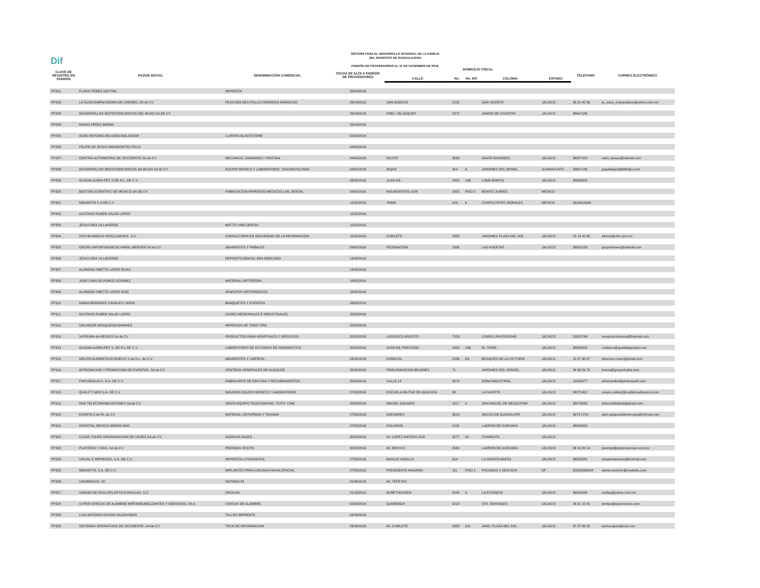Dif
SISTEMA PARA EL DESARROLLO INTEGRAL DE LA FAMILIA
DEL MUNICIPIO DE GUADALAJARA
PADRÓN DE PROVEEDORES AL 31 DE DICIEMBRE DE 2018.
| CLAVE DE REGISTRO EN PADRÓN | RAZON SOCIAL | DENOMINACIÓN COMERCIAL | FECHA DE ALTA A PADRÓN DE PROVEEDORES | DOMICILIO FISCAL | | | | | TELEFONO | CORREO ELECTRÓNICO |
| --- | --- | --- | --- | --- | --- | --- | --- | --- | --- | --- |
| | | | | CALLE | No. | No. INT. | COLONIA | ESTADO | | |
| PP291 | FLAVIO PEREZ GAYTAN | IMPRENTA | 28/04/2016 | | | | | | | |
| PP292 | LA SUIZA EMPACADORA DE CARNES, SA de CV | PESCADO RES POLLO CREMERIA MARISCOS | 29/04/2016 | SAN IGNACIO | 2119 | | SAN VICENTE | JALISCO | 36 51 40 56 | la_suiza_empacadora@yahoo.com.mx |
| PP293 | DESARROLLOS BIOTECNOLOGICOS DEL BAJIO SA DE CV | | 29/04/2016 | FIDEL VELAZQUEZ | 2372 | | JARDIN DE COUNTRY | JALISCO | 36647186 | |
| PP294 | MARIO PEREZ BARBA | | 29/04/2016 | | | | | | | |
| PP295 | ALDO ANTONIO DELGADO BALCAZAR | LLANTAS BLACKSTONE | 02/05/2016 | | | | | | | |
| PP296 | FELIPE DE JESUS MIRAMONTES FELIX | | 04/05/2016 | | | | | | | |
| PP297 | CENTRO AUTOMOTRIZ DE OCCIDENTE SA de CV | MECANICO, LAMINADO Y PINTURA | 04/05/2016 | ISLOTE | 3029 | | SANTA IDUWIGES | JALISCO | 36327428 | oahs_fama1@hotmail.com |
| PP298 | DESARROLLOS BIOTECNOLOGICOS del BAJIO SA de CV | EQUIPO MEDICO Y LABORATORIO, TRAUMATOLOGIA | 04/05/2016 | DIQUE | 404 | A | JARDINES DEL MORAL | GUANAJUATO | 33647186 | guadalajara@dbbajio.com |
| PP299 | GUADALAJARA PET S DE R.L. DE C.V | | 09/05/2016 | JUAN GIL | 2450 | 15B | LOMA BONITA | JALISCO | 38363500 | |
| PP300 | BOSTON SCIENTIFIC DE MEXICO SA DE CV | FABRICACION APARATOS MEDICOS LAB, DENTAL | 09/05/2016 | INSURGENTES SUR | 1602 | PISO 2 | BENITO JUAREZ | MEXICO | | |
| PP301 | MEDARTIS S.A DE C.V | | 11/05/2016 | TAIME | 229 | 6 | CHAPULTEPEC MORALES | MEXICO | 3314013936 | |
| PP302 | GUSTAVO RUBEN SALAS LOPEZ | | 11/05/2016 | | | | | | | |
| PP303 | JESUS REA VILLAVERDE | MATTO UNID DENTAL | 11/05/2016 | | | | | | | |
| PP304 | XITH BUSINESS INTELLIGENCE, S.C. | CONSULTORIA EN SEGURIDAD DE LA INFORMACION | 11/05/2016 | CUBILETE | 2953 | | JARDINES PLAZA DEL SOL | JALISCO | 18 14 20 62 | eflores@xith.com.mx |
| PP305 | GRUPO IMPORTADOR DE PAÑAL MERVER SA de CV | ABARROTES Y PAÑALES | 09/05/2016 | FEDERACION | 1806 | | LAS HUERTAS | JALISCO | 36652189 | grupomerver@hotmail.com |
| PP306 | JESUS REA VILLAVERDE | DEPOSITO DENTAL REA MERCADO | 13/05/2016 | | | | | | | |
| PP307 | ALONDRA YBETTE LOPEZ RIVAS | | 13/05/2016 | | | | | | | |
| PP308 | JOSE CARLOS PONCE GODINEZ | MATERIAL ORTOPEDIA | 18/05/2016 | | | | | | | |
| PP309 | ALONDRA YBETTE LOPEZ RUIZ | APARATOS ORTOPEDICOS | 18/05/2016 | | | | | | | |
| PP310 | MARIA BERENICE CANALES LIMON | BANQUETES Y EVENTOS | 09/05/2016 | | | | | | | |
| PP311 | GUSTAVO RUBEN SALAS LOPEZ | GASES MEDICINALES E INDUSTRIALES | 20/05/2016 | | | | | | | |
| PP312 | SALVADOR MOSQUEDA RAMIREZ | IMPRESOS DE TODO TIPO | 20/05/2016 | | | | | | | |
| PP313 | SATRUMA de MEXICO SA de CV | PRODUCTOS PARA HOSPITALES Y SERVICIOS | 20/05/2016 | LUDOVICO ARIOSTO | 7029 | | LOMAS UNIVERSIDAD | JALISCO | 31652766 | recepcionstrauma@hotmail.com |
| PP314 | GUADALAJARA PET S. DE R.L DE C.V | LABORATORIO DE ESTUDIOS DE DIAGNOSTICO | 20/05/2016 | JUAN GIL PRECIADO | 2450 | 15B | EL TIGRE | JALISCO | 38363500 | l.velasco@guadalajarapet.com |
| PP315 | GRUPO ALIMENTICIO ROECH, S de R.L. de C.V. | ABARROTES Y LIMPIEZA | 23/05/2016 | CARACOL | 2556 | D3 | BOSQUES DE LA VICTORIA | JALISCO | 15 07 90 07 | direccion.roech@gmail.com |
| PP316 | INTEGRACION Y PROMOCION DE EVENTOS, SA de CV | CENTROS GENERALES DE ALQUILER | 25/05/2016 | PROLONGACION BELENES | 71 | | JARDINES DEL VERGEL | JALISCO | 36 36 59 79 | lorena@grupochalita.com |
| PP317 | PINTURAS ALTI, S.A. DE C.V. | FABRICANTE DE PINTURA Y RECUBRIMIENTOS | 20/05/2016 | CALLE 14 | 2674 | | ZONA INDUSTRIAL | JALISCO | 10285477 | ahernandez@pinturasalti.com |
| PP318 | QUALITY MED S.A. DE C.V | INSUMOS EQUIPO MEDICO Y LABORATORIO | 27/05/2016 | ESCUELA MILITAR DE AVIACION | 38 | | LA FAYATTE | JALISCO | 38271452 | rosario.valdez@cualitymedmexico.com |
| PP319 | DNK TELECOMUNICACIONES SA de CV | VENTA EQUIPO TELECOMUNIC. FOTO. CINE | 20/05/2016 | MIGUEL GALINDO | 1817 | 4 | SAN MIGUEL DE MEZQUITAN | JALISCO | 38275035 | dnkcontabilidad@gmail.com |
| PP320 | EXORTA S de RL de CV | MATERIAL ORTOPEDIA Y TRAUMA | 27/05/2016 | ASESORES | 5613 | | ARCOS DE GUADALUPE | JALISCO | 3673 1724 | alan.vazquezdelmercado@hotmail.com |
| PP321 | HOSPITAL MEXICO AMERICANO | | 27/05/2016 | COLOMOS | 2110 | | LADRON DE GUEVARA | JALISCO | 36483333 | |
| PP322 | CLASS TOURS ORGANIZACION DE VIAJES SA de CV | AGENCIA VIAJES | 30/05/2016 | AV. LOPEZ MATEOS SUR | 2077 | 24 | CHAPALITA | JALISCO | | |
| PP323 | PLAYERAS Y MAS, SA de CV | PRENDAS VESTIR | 30/05/2016 | AV. MEXICO | 2500 | | LADRON DE GUEVARA | JALISCO | 36 16 83 14 | gventas@playerasymas.com.mx |
| PP324 | VISUAL E IMPRESOS, S.A. DE C.V. | IMPRENTA LITOGRAFICA | 27/05/2016 | BASILIO VADILLO | 814 | | LA HUERTA BAEZA | JALISCO | 36556285 | visualeimpresos@hotmail.com |
| PP325 | MEDARTIS, S.A. DE C.V. | IMPLANTES PARA CIRUGIAS MAXILOFACIAL | 27/05/2016 | PRESIDENTE MASARIK | 111 | PISO 1 | POLANCO V SECCION | DF | (55)33006054 | daniel.sommer@medartis.com |
| PP326 | UNIONINJUS, SC | NOTARIA 34 | 01/06/2016 | AV. TEPEYAC | | | | | | |
| PP327 | UNIDAD DE OCULOPLÁSTICA ORVILAG, S.C. | ORVILAG | 21/10/2015 | AV.BETHOVEEN | 5043 | A | LA ESTANCIA | JALISCO | 36294236 | orvileg@yahoo.com.mx |
| PP328 | SUPER CERCAS DE ALAMBRE IMPERMEABILIZANTES Y SERVICIOS, SA d | CERCAS DE ALAMBRE | 02/06/2016 | QUEBRADA | 3218 | | STA. EDWVIGES | JALISCO | 36 31 10 91 | ventas@supercercas.com |
| PP329 | LUIS ANTONIO OCHOA VALDOVINOS | TALLER IMPRENTA | 02/06/2016 | | | | | | | |
| PP330 | SISTEMAS OPERATIVOS DE OCCIDENTE, SA de CV | TECN DE INFORMACION | 03/06/2016 | AV. CUBILETE | 2953 | 101 | JARD. PLAZA DEL SOL | JALISCO | 47 37 66 55 | karina.lopez@sooc.mx |